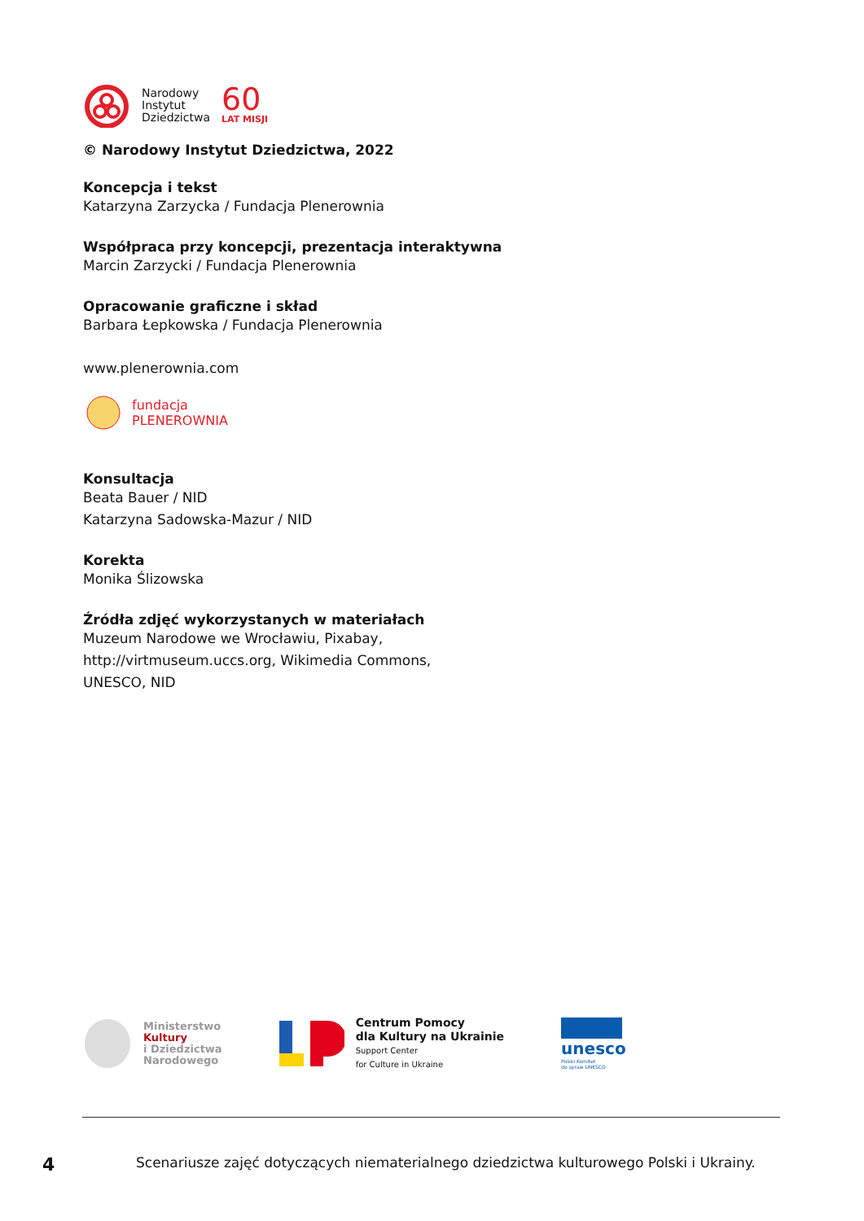Narodowy
Instytut
Dziedzictwa
60
LAT MISJI
© Narodowy Instytut Dziedzictwa, 2022
Koncepcja i tekst
Katarzyna Zarzycka / Fundacja Plenerownia
Współpraca przy koncepcji, prezentacja interaktywna
Marcin Zarzycki / Fundacja Plenerownia
Opracowanie graficzne i skład
Barbara Łepkowska / Fundacja Plenerownia
www.plenerownia.com
fundacja
PLENEROWNIA
Konsultacja
Beata Bauer / NID
Katarzyna Sadowska-Mazur / NID
Korekta
Monika Ślizowska
Źródła zdjęć wykorzystanych w materiałach
Muzeum Narodowe we Wrocławiu, Pixabay,
http://virtmuseum.uccs.org, Wikimedia Commons,
UNESCO, NID
Ministerstwo
Kultury
i Dziedzictwa
Narodowego
Centrum Pomocy
dla Kultury na Ukrainie
Support Center
for Culture in Ukraine
unesco
Polski Komitet
do spraw UNESCO
4 Scenariusze zajęć dotyczących niematerialnego dziedzictwa kulturowego Polski i Ukrainy.